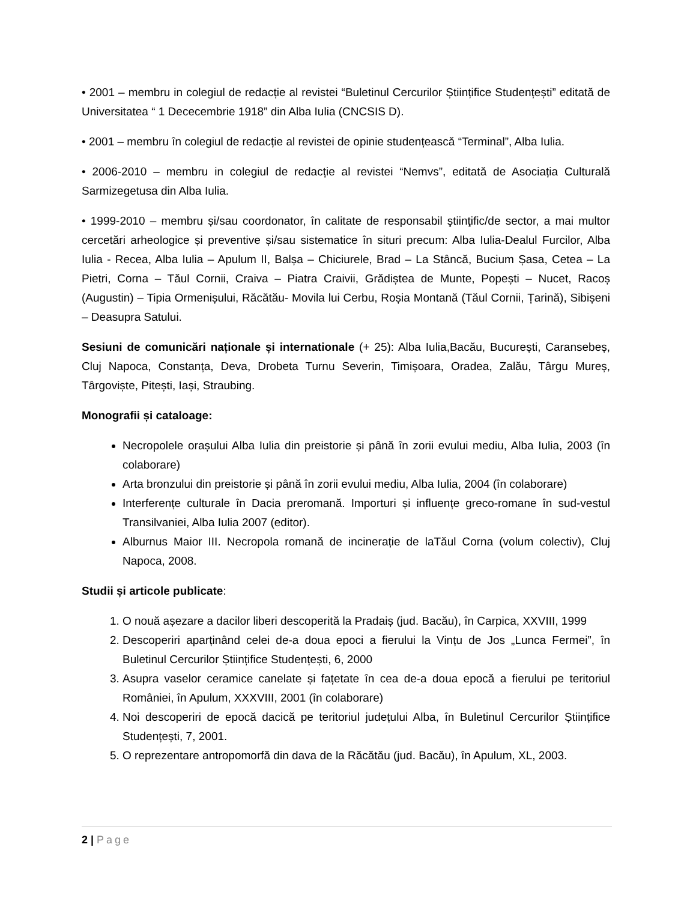• 2001 – membru in colegiul de redacție al revistei “Buletinul Cercurilor Științifice Studențești” editată de Universitatea “ 1 Dececembrie 1918” din Alba Iulia (CNCSIS D).
• 2001 – membru în colegiul de redacție al revistei de opinie studențească “Terminal”, Alba Iulia.
• 2006-2010 – membru in colegiul de redacție al revistei “Nemvs”, editată de Asociația Culturală Sarmizegetusa din Alba Iulia.
• 1999-2010 – membru și/sau coordonator, în calitate de responsabil ştiinţific/de sector, a mai multor cercetări arheologice și preventive și/sau sistematice în situri precum: Alba Iulia-Dealul Furcilor, Alba Iulia - Recea, Alba Iulia – Apulum II, Balșa – Chiciurele, Brad – La Stâncă, Bucium Șasa, Cetea – La Pietri, Corna – Tăul Cornii, Craiva – Piatra Craivii, Grădiștea de Munte, Popești – Nucet, Racoș (Augustin) – Tipia Ormenișului, Răcătău- Movila lui Cerbu, Roșia Montană (Tăul Cornii, Țarină), Sibișeni – Deasupra Satului.
Sesiuni de comunicări naționale și internationale (+ 25): Alba Iulia,Bacău, București, Caransebeș, Cluj Napoca, Constanța, Deva, Drobeta Turnu Severin, Timișoara, Oradea, Zalău, Târgu Mureș, Târgoviște, Pitești, Iași, Straubing.
Monografii și cataloage:
Necropolele orașului Alba Iulia din preistorie și până în zorii evului mediu, Alba Iulia, 2003 (în colaborare)
Arta bronzului din preistorie și până în zorii evului mediu, Alba Iulia, 2004 (în colaborare)
Interferențe culturale în Dacia preromană. Importuri și influențe greco-romane în sud-vestul Transilvaniei, Alba Iulia 2007 (editor).
Alburnus Maior III. Necropola romană de incinerație de laTăul Corna (volum colectiv), Cluj Napoca, 2008.
Studii și articole publicate:
1. O nouă așezare a dacilor liberi descoperită la Pradaiș (jud. Bacău), în Carpica, XXVIII, 1999
2. Descoperiri aparținând celei de-a doua epoci a fierului la Vințu de Jos „Lunca Fermei”, în Buletinul Cercurilor Științifice Studențești, 6, 2000
3. Asupra vaselor ceramice canelate și fațetate în cea de-a doua epocă a fierului pe teritoriul României, în Apulum, XXXVIII, 2001 (în colaborare)
4. Noi descoperiri de epocă dacică pe teritoriul județului Alba, în Buletinul Cercurilor Științifice Studențești, 7, 2001.
5. O reprezentare antropomorfă din dava de la Răcătău (jud. Bacău), în Apulum, XL, 2003.
2 | Page